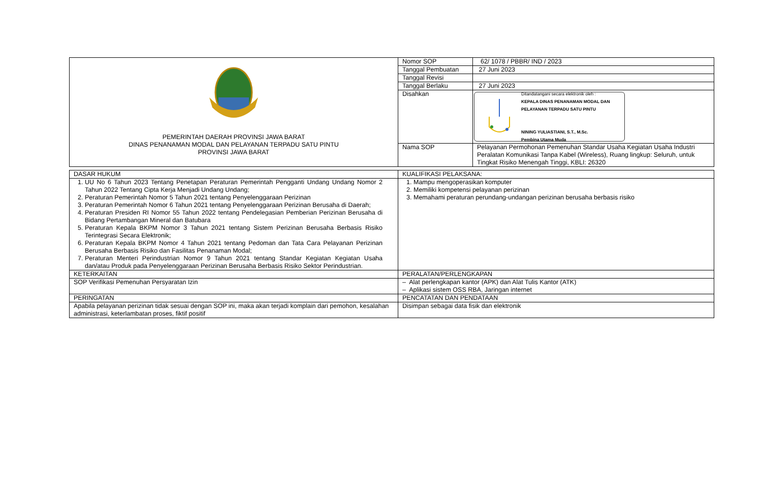| PEMERINTAH DAERAH PROVINSI JAWA BARAT DINAS PENANAMAN MODAL DAN PELAYANAN TERPADU SATU PINTU PROVINSI JAWA BARAT | Nomor SOP | 62/ 1078 / PBBR/ IND / 2023 |
| | Tanggal Pembuatan | 27 Juni 2023 |
| | Tanggal Revisi | |
| | Tanggal Berlaku | 27 Juni 2023 |
| | Disahkan | Ditandatangani secara elektronik oleh : KEPALA DINAS PENANAMAN MODAL DAN PELAYANAN TERPADU SATU PINTU NINING YULIASTIANI, S.T., M.Sc. Pembina Utama Muda |
| | Nama SOP | Pelayanan Permohonan Pemenuhan Standar Usaha Kegiatan Usaha Industri Peralatan Komunikasi Tanpa Kabel (Wireless), Ruang lingkup: Seluruh, untuk Tingkat Risiko Menengah Tinggi, KBLI: 26320 |
| DASAR HUKUM | KUALIFIKASI PELAKSANA: |
| 1. UU No 6 Tahun 2023 Tentang Penetapan Peraturan Pemerintah Pengganti Undang Undang Nomor 2 Tahun 2022 Tentang Cipta Kerja Menjadi Undang Undang; 2. Peraturan Pemerintah Nomor 5 Tahun 2021 tentang Penyelenggaraan Perizinan 3. Peraturan Pemerintah Nomor 6 Tahun 2021 tentang Penyelenggaraan Perizinan Berusaha di Daerah; 4. Peraturan Presiden RI Nomor 55 Tahun 2022 tentang Pendelegasian Pemberian Perizinan Berusaha di Bidang Pertambangan Mineral dan Batubara 5. Peraturan Kepala BKPM Nomor 3 Tahun 2021 tentang Sistem Perizinan Berusaha Berbasis Risiko Terintegrasi Secara Elektronik; 6. Peraturan Kepala BKPM Nomor 4 Tahun 2021 tentang Pedoman dan Tata Cara Pelayanan Perizinan Berusaha Berbasis Risiko dan Fasilitas Penanaman Modal; 7. Peraturan Menteri Perindustrian Nomor 9 Tahun 2021 tentang Standar Kegiatan Kegiatan Usaha dan/atau Produk pada Penyelenggaraan Perizinan Berusaha Berbasis Risiko Sektor Perindustrian. | 1. Mampu mengoperasikan komputer 2. Memiliki kompetensi pelayanan perizinan 3. Memahami peraturan perundang-undangan perizinan berusaha berbasis risiko |
| KETERKAITAN | PERALATAN/PERLENGKAPAN |
| SOP Verifikasi Pemenuhan Persyaratan Izin | – Alat perlengkapan kantor (APK) dan Alat Tulis Kantor (ATK) – Aplikasi sistem OSS RBA, Jaringan internet |
| PERINGATAN | PENCATATAN DAN PENDATAAN |
| Apabila pelayanan perizinan tidak sesuai dengan SOP ini, maka akan terjadi komplain dari pemohon, kesalahan administrasi, keterlambatan proses, fiktif positif | Disimpan sebagai data fisik dan elektronik |